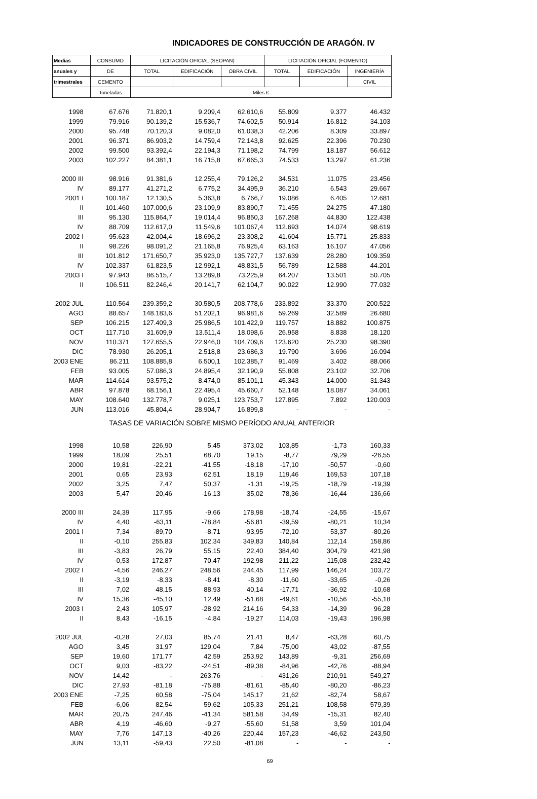INDICADORES DE CONSTRUCCIÓN DE ARAGÓN. IV
| Medias | CONSUMO | LICITACIÓN OFICIAL (SEOPAN) | | | LICITACIÓN OFICIAL (FOMENTO) | | |
| --- | --- | --- | --- | --- | --- | --- | --- |
| anuales y | DE | TOTAL | EDIFICACIÓN | OBRA CIVIL | TOTAL | EDIFICACIÓN | INGENIERÍA |
| trimestrales | CEMENTO | | | | | | CIVIL |
| | Toneladas | Miles € | | | | | |
| 1998 | 67.676 | 71.820,1 | 9.209,4 | 62.610,6 | 55.809 | 9.377 | 46.432 |
| 1999 | 79.916 | 90.139,2 | 15.536,7 | 74.602,5 | 50.914 | 16.812 | 34.103 |
| 2000 | 95.748 | 70.120,3 | 9.082,0 | 61.038,3 | 42.206 | 8.309 | 33.897 |
| 2001 | 96.371 | 86.903,2 | 14.759,4 | 72.143,8 | 92.625 | 22.396 | 70.230 |
| 2002 | 99.500 | 93.392,4 | 22.194,3 | 71.198,2 | 74.799 | 18.187 | 56.612 |
| 2003 | 102.227 | 84.381,1 | 16.715,8 | 67.665,3 | 74.533 | 13.297 | 61.236 |
| 2000 III | 98.916 | 91.381,6 | 12.255,4 | 79.126,2 | 34.531 | 11.075 | 23.456 |
| IV | 89.177 | 41.271,2 | 6.775,2 | 34.495,9 | 36.210 | 6.543 | 29.667 |
| 2001 I | 100.187 | 12.130,5 | 5.363,8 | 6.766,7 | 19.086 | 6.405 | 12.681 |
| II | 101.460 | 107.000,6 | 23.109,9 | 83.890,7 | 71.455 | 24.275 | 47.180 |
| III | 95.130 | 115.864,7 | 19.014,4 | 96.850,3 | 167.268 | 44.830 | 122.438 |
| IV | 88.709 | 112.617,0 | 11.549,6 | 101.067,4 | 112.693 | 14.074 | 98.619 |
| 2002 I | 95.623 | 42.004,4 | 18.696,2 | 23.308,2 | 41.604 | 15.771 | 25.833 |
| II | 98.226 | 98.091,2 | 21.165,8 | 76.925,4 | 63.163 | 16.107 | 47.056 |
| III | 101.812 | 171.650,7 | 35.923,0 | 135.727,7 | 137.639 | 28.280 | 109.359 |
| IV | 102.337 | 61.823,5 | 12.992,1 | 48.831,5 | 56.789 | 12.588 | 44.201 |
| 2003 I | 97.943 | 86.515,7 | 13.289,8 | 73.225,9 | 64.207 | 13.501 | 50.705 |
| II | 106.511 | 82.246,4 | 20.141,7 | 62.104,7 | 90.022 | 12.990 | 77.032 |
| 2002 JUL | 110.564 | 239.359,2 | 30.580,5 | 208.778,6 | 233.892 | 33.370 | 200.522 |
| AGO | 88.657 | 148.183,6 | 51.202,1 | 96.981,6 | 59.269 | 32.589 | 26.680 |
| SEP | 106.215 | 127.409,3 | 25.986,5 | 101.422,9 | 119.757 | 18.882 | 100.875 |
| OCT | 117.710 | 31.609,9 | 13.511,4 | 18.098,6 | 26.958 | 8.838 | 18.120 |
| NOV | 110.371 | 127.655,5 | 22.946,0 | 104.709,6 | 123.620 | 25.230 | 98.390 |
| DIC | 78.930 | 26.205,1 | 2.518,8 | 23.686,3 | 19.790 | 3.696 | 16.094 |
| 2003 ENE | 86.211 | 108.885,8 | 6.500,1 | 102.385,7 | 91.469 | 3.402 | 88.066 |
| FEB | 93.005 | 57.086,3 | 24.895,4 | 32.190,9 | 55.808 | 23.102 | 32.706 |
| MAR | 114.614 | 93.575,2 | 8.474,0 | 85.101,1 | 45.343 | 14.000 | 31.343 |
| ABR | 97.878 | 68.156,1 | 22.495,4 | 45.660,7 | 52.148 | 18.087 | 34.061 |
| MAY | 108.640 | 132.778,7 | 9.025,1 | 123.753,7 | 127.895 | 7.892 | 120.003 |
| JUN | 113.016 | 45.804,4 | 28.904,7 | 16.899,8 | - | - | - |
| TASAS DE VARIACIÓN SOBRE MISMO PERÍODO ANUAL ANTERIOR | | | | | | | |
| 1998 | 10,58 | 226,90 | 5,45 | 373,02 | 103,85 | -1,73 | 160,33 |
| 1999 | 18,09 | 25,51 | 68,70 | 19,15 | -8,77 | 79,29 | -26,55 |
| 2000 | 19,81 | -22,21 | -41,55 | -18,18 | -17,10 | -50,57 | -0,60 |
| 2001 | 0,65 | 23,93 | 62,51 | 18,19 | 119,46 | 169,53 | 107,18 |
| 2002 | 3,25 | 7,47 | 50,37 | -1,31 | -19,25 | -18,79 | -19,39 |
| 2003 | 5,47 | 20,46 | -16,13 | 35,02 | 78,36 | -16,44 | 136,66 |
| 2000 III | 24,39 | 117,95 | -9,66 | 178,98 | -18,74 | -24,55 | -15,67 |
| IV | 4,40 | -63,11 | -78,84 | -56,81 | -39,59 | -80,21 | 10,34 |
| 2001 I | 7,34 | -89,70 | -8,71 | -93,95 | -72,10 | 53,37 | -80,26 |
| II | -0,10 | 255,83 | 102,34 | 349,83 | 140,84 | 112,14 | 158,86 |
| III | -3,83 | 26,79 | 55,15 | 22,40 | 384,40 | 304,79 | 421,98 |
| IV | -0,53 | 172,87 | 70,47 | 192,98 | 211,22 | 115,08 | 232,42 |
| 2002 I | -4,56 | 246,27 | 248,56 | 244,45 | 117,99 | 146,24 | 103,72 |
| II | -3,19 | -8,33 | -8,41 | -8,30 | -11,60 | -33,65 | -0,26 |
| III | 7,02 | 48,15 | 88,93 | 40,14 | -17,71 | -36,92 | -10,68 |
| IV | 15,36 | -45,10 | 12,49 | -51,68 | -49,61 | -10,56 | -55,18 |
| 2003 I | 2,43 | 105,97 | -28,92 | 214,16 | 54,33 | -14,39 | 96,28 |
| II | 8,43 | -16,15 | -4,84 | -19,27 | 114,03 | -19,43 | 196,98 |
| 2002 JUL | -0,28 | 27,03 | 85,74 | 21,41 | 8,47 | -63,28 | 60,75 |
| AGO | 3,45 | 31,97 | 129,04 | 7,84 | -75,00 | 43,02 | -87,55 |
| SEP | 19,60 | 171,77 | 42,59 | 253,92 | 143,89 | -9,31 | 256,69 |
| OCT | 9,03 | -83,22 | -24,51 | -89,38 | -84,96 | -42,76 | -88,94 |
| NOV | 14,42 | - | 263,76 | - | 431,26 | 210,91 | 549,27 |
| DIC | 27,93 | -81,18 | -75,88 | -81,61 | -85,40 | -80,20 | -86,23 |
| 2003 ENE | -7,25 | 60,58 | -75,04 | 145,17 | 21,62 | -82,74 | 58,67 |
| FEB | -6,06 | 82,54 | 59,62 | 105,33 | 251,21 | 108,58 | 579,39 |
| MAR | 20,75 | 247,46 | -41,34 | 581,58 | 34,49 | -15,31 | 82,40 |
| ABR | 4,19 | -46,60 | -9,27 | -55,60 | 51,58 | 3,59 | 101,04 |
| MAY | 7,76 | 147,13 | -40,26 | 220,44 | 157,23 | -46,62 | 243,50 |
| JUN | 13,11 | -59,43 | 22,50 | -81,08 | - | - | - |
69